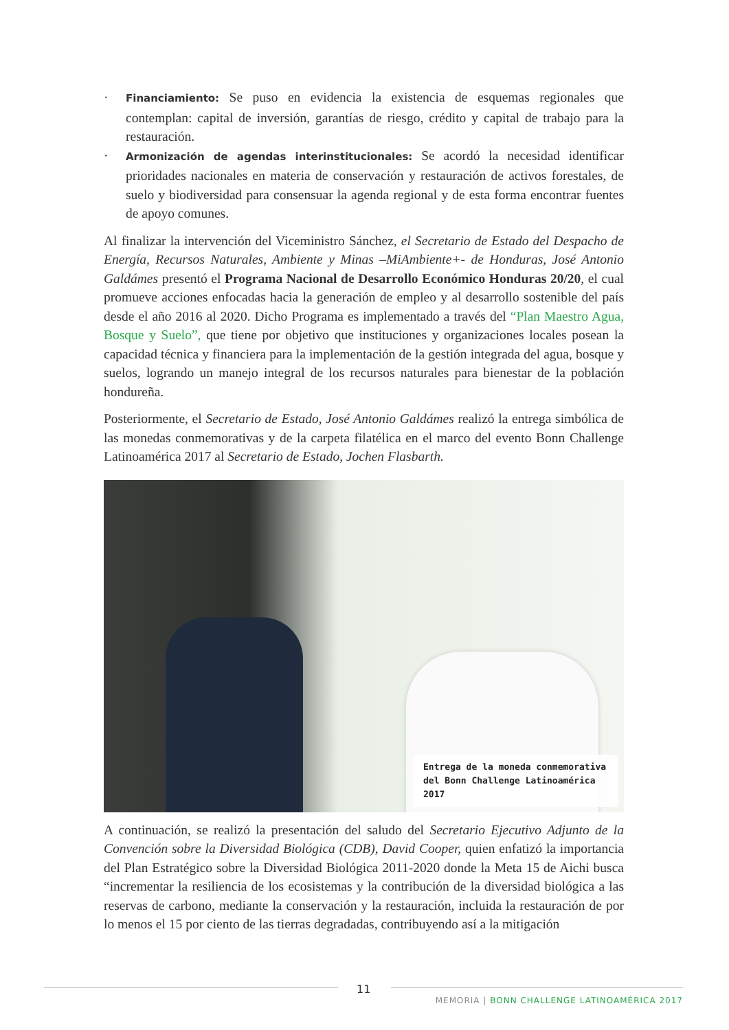· Financiamiento: Se puso en evidencia la existencia de esquemas regionales que contemplan: capital de inversión, garantías de riesgo, crédito y capital de trabajo para la restauración.
· Armonización de agendas interinstitucionales: Se acordó la necesidad identificar prioridades nacionales en materia de conservación y restauración de activos forestales, de suelo y biodiversidad para consensuar la agenda regional y de esta forma encontrar fuentes de apoyo comunes.
Al finalizar la intervención del Viceministro Sánchez, el Secretario de Estado del Despacho de Energía, Recursos Naturales, Ambiente y Minas –MiAmbiente+- de Honduras, José Antonio Galdámes presentó el Programa Nacional de Desarrollo Económico Honduras 20/20, el cual promueve acciones enfocadas hacia la generación de empleo y al desarrollo sostenible del país desde el año 2016 al 2020. Dicho Programa es implementado a través del “Plan Maestro Agua, Bosque y Suelo”, que tiene por objetivo que instituciones y organizaciones locales posean la capacidad técnica y financiera para la implementación de la gestión integrada del agua, bosque y suelos, logrando un manejo integral de los recursos naturales para bienestar de la población hondureña.
Posteriormente, el Secretario de Estado, José Antonio Galdámes realizó la entrega simbólica de las monedas conmemorativas y de la carpeta filatélica en el marco del evento Bonn Challenge Latinoamérica 2017 al Secretario de Estado, Jochen Flasbarth.
Entrega de la moneda conmemorativa del Bonn Challenge Latinoamérica 2017
A continuación, se realizó la presentación del saludo del Secretario Ejecutivo Adjunto de la Convención sobre la Diversidad Biológica (CDB), David Cooper, quien enfatizó la importancia del Plan Estratégico sobre la Diversidad Biológica 2011-2020 donde la Meta 15 de Aichi busca “incrementar la resiliencia de los ecosistemas y la contribución de la diversidad biológica a las reservas de carbono, mediante la conservación y la restauración, incluida la restauración de por lo menos el 15 por ciento de las tierras degradadas, contribuyendo así a la mitigación
11
MEMORIA | BONN CHALLENGE LATINOAMÉRICA 2017